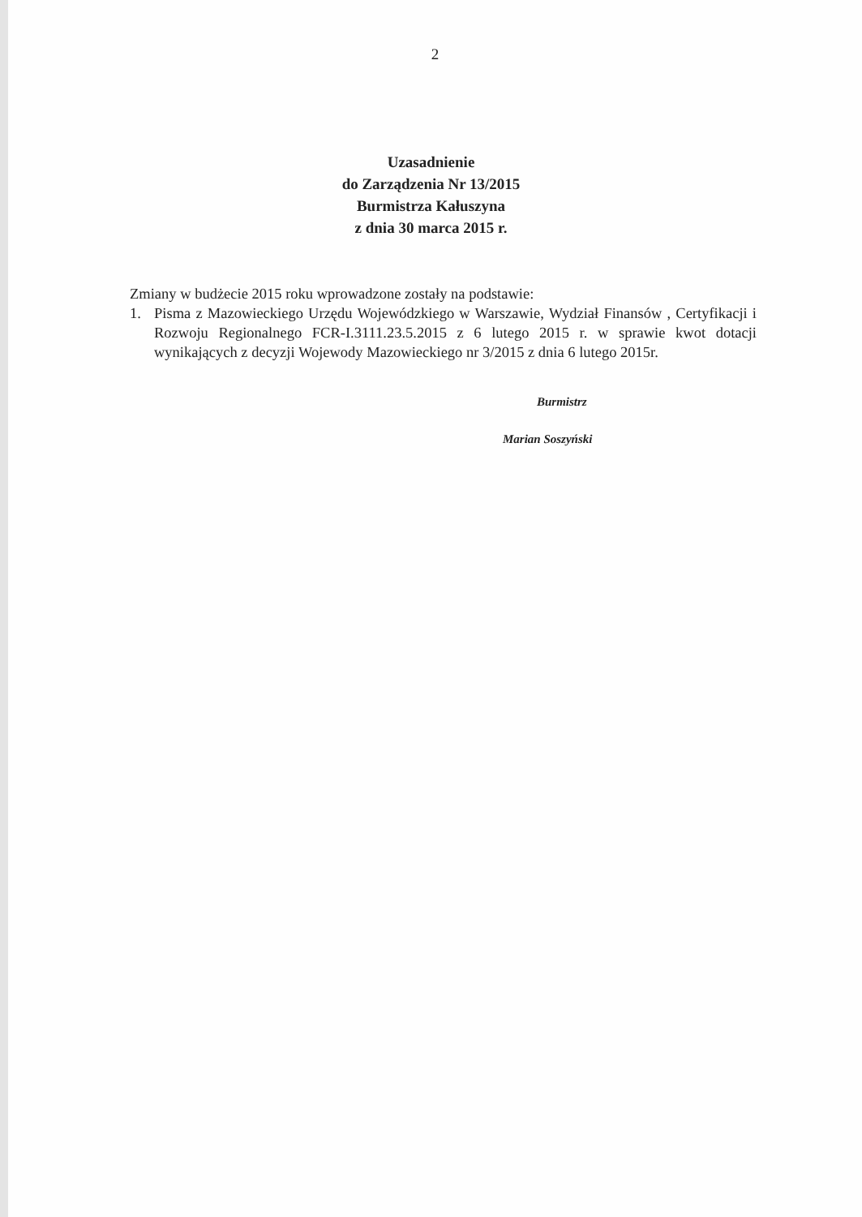2
Uzasadnienie
do Zarządzenia Nr 13/2015
Burmistrza Kałuszyna
z dnia 30 marca 2015 r.
Zmiany w budżecie 2015 roku wprowadzone zostały na podstawie:
1. Pisma z Mazowieckiego Urzędu Wojewódzkiego w Warszawie, Wydział Finansów , Certyfikacji i Rozwoju Regionalnego FCR-I.3111.23.5.2015 z 6 lutego 2015 r. w sprawie kwot dotacji wynikających z decyzji Wojewody Mazowieckiego nr 3/2015 z dnia 6 lutego 2015r.
Burmistrz
Marian Soszyński